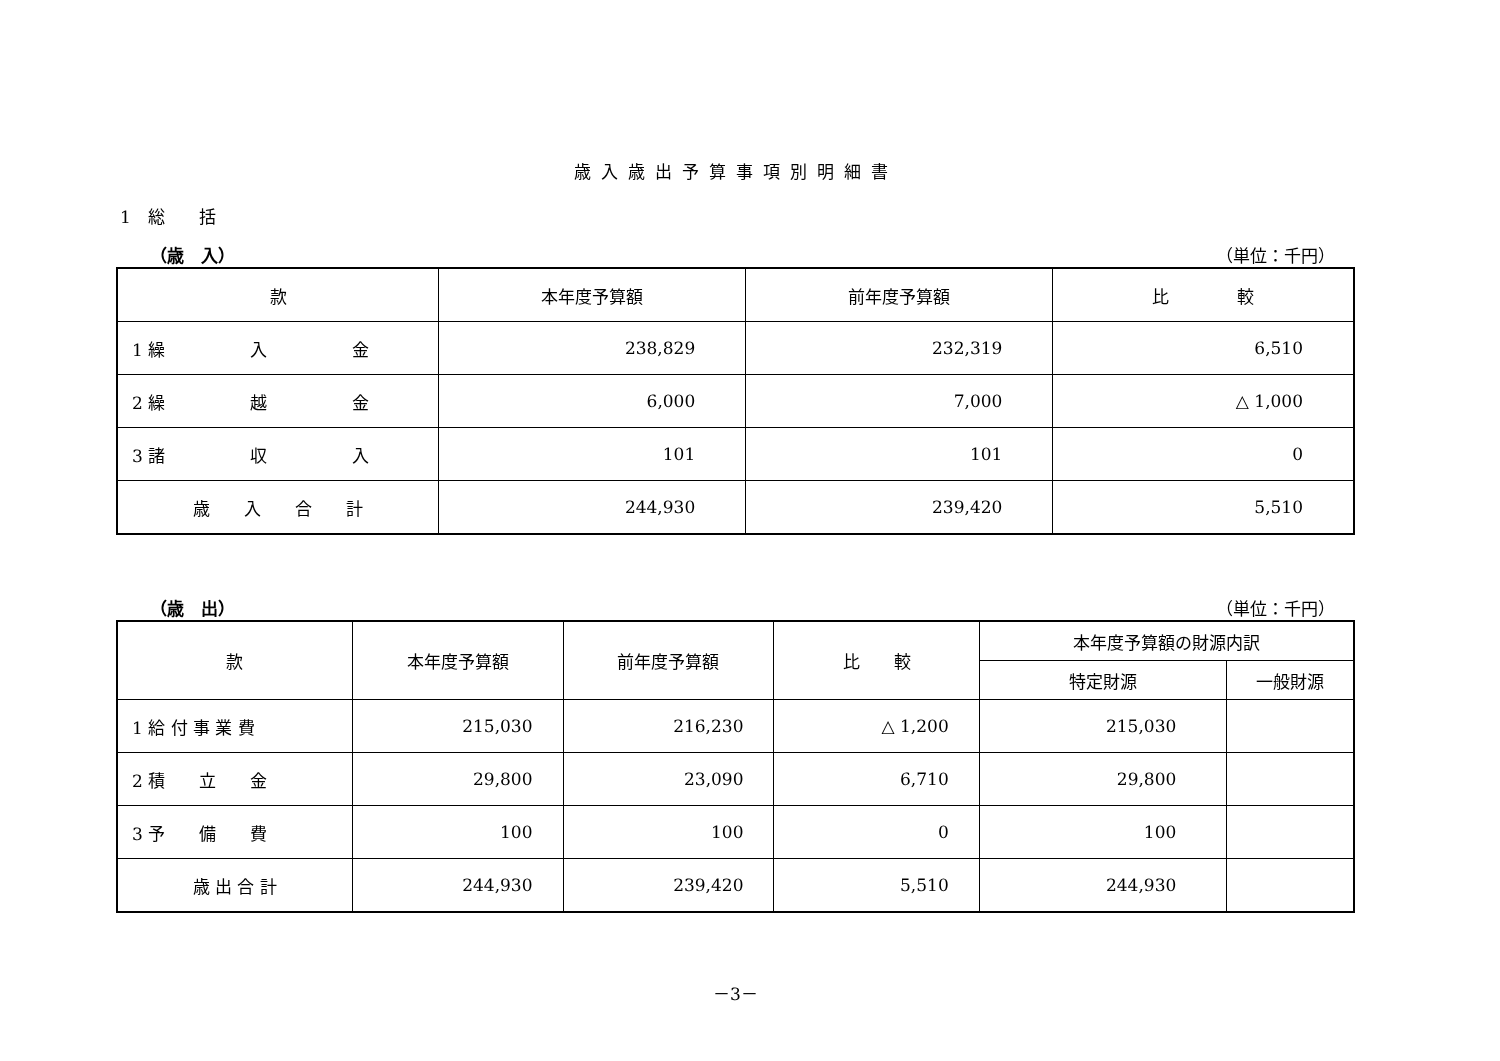歳入歳出予算事項別明細書
1　総　　括
（歳　入） （単位：千円）
| 款 | 本年度予算額 | 前年度予算額 | 比 較 |
| --- | --- | --- | --- |
| 1 繰 入 金 | 238,829 | 232,319 | 6,510 |
| 2 繰 越 金 | 6,000 | 7,000 | △ 1,000 |
| 3 諸 収 入 | 101 | 101 | 0 |
| 歳 入 合 計 | 244,930 | 239,420 | 5,510 |
（歳　出） （単位：千円）
| 款 | 本年度予算額 | 前年度予算額 | 比 較 | 本年度予算額の財源内訳 | |
| --- | --- | --- | --- | --- | --- |
| | | | | 特定財源 | 一般財源 |
| 1 給 付 事 業 費 | 215,030 | 216,230 | △ 1,200 | 215,030 | |
| 2 積 立 金 | 29,800 | 23,090 | 6,710 | 29,800 | |
| 3 予 備 費 | 100 | 100 | 0 | 100 | |
| 歳 出 合 計 | 244,930 | 239,420 | 5,510 | 244,930 | |
－3－